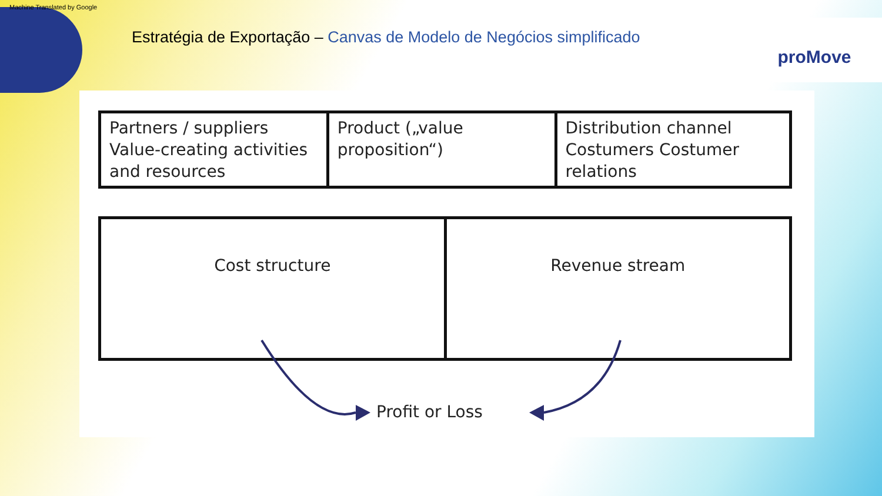Machine Translated by Google
Estratégia de Exportação – Canvas de Modelo de Negócios simplificado
proMove
| Partners / suppliers Value-creating activities and resources | Product („value proposition“) | Distribution channel Costumers Costumer relations |
| Cost structure | Revenue stream |
Profit or Loss